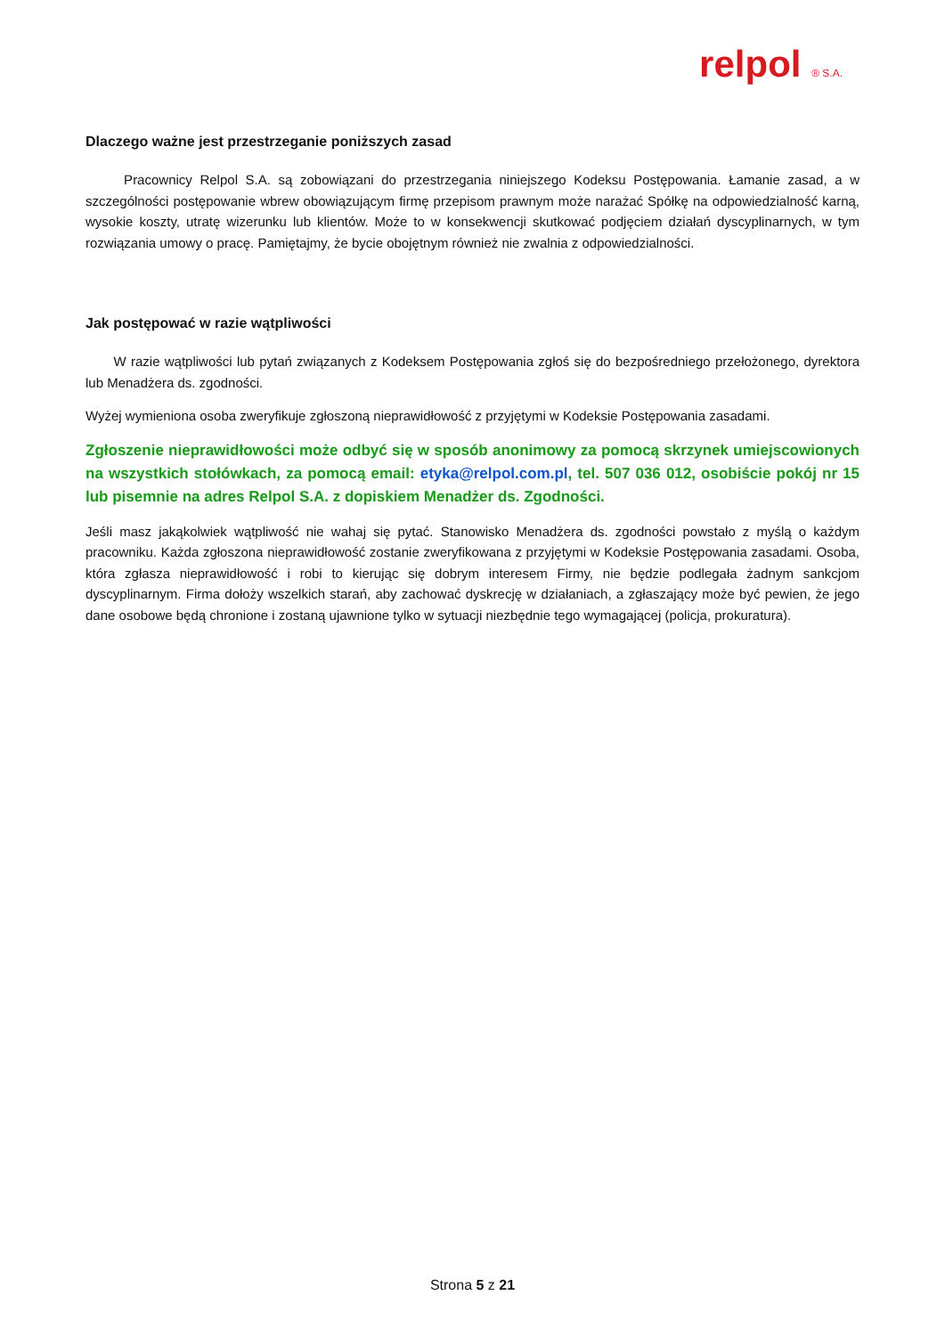relpol ® S.A.
Dlaczego ważne jest przestrzeganie poniższych zasad
Pracownicy Relpol S.A. są zobowiązani do przestrzegania niniejszego Kodeksu Postępowania. Łamanie zasad, a w szczególności postępowanie wbrew obowiązującym firmę przepisom prawnym może narażać Spółkę na odpowiedzialność karną, wysokie koszty, utratę wizerunku lub klientów. Może to w konsekwencji skutkować podjęciem działań dyscyplinarnych, w tym rozwiązania umowy o pracę. Pamiętajmy, że bycie obojętnym również nie zwalnia z odpowiedzialności.
Jak postępować w razie wątpliwości
W razie wątpliwości lub pytań związanych z Kodeksem Postępowania zgłoś się do bezpośredniego przełożonego, dyrektora lub Menadżera ds. zgodności.
Wyżej wymieniona osoba zweryfikuje zgłoszoną nieprawidłowość z przyjętymi w Kodeksie Postępowania zasadami.
Zgłoszenie nieprawidłowości może odbyć się w sposób anonimowy za pomocą skrzynek umiejscowionych na wszystkich stołówkach, za pomocą email: etyka@relpol.com.pl, tel. 507 036 012, osobiście pokój nr 15 lub pisemnie na adres Relpol S.A. z dopiskiem Menadżer ds. Zgodności.
Jeśli masz jakąkolwiek wątpliwość nie wahaj się pytać. Stanowisko Menadżera ds. zgodności powstało z myślą o każdym pracowniku. Każda zgłoszona nieprawidłowość zostanie zweryfikowana z przyjętymi w Kodeksie Postępowania zasadami. Osoba, która zgłasza nieprawidłowość i robi to kierując się dobrym interesem Firmy, nie będzie podlegała żadnym sankcjom dyscyplinarnym. Firma dołoży wszelkich starań, aby zachować dyskrecję w działaniach, a zgłaszający może być pewien, że jego dane osobowe będą chronione i zostaną ujawnione tylko w sytuacji niezbędnie tego wymagającej (policja, prokuratura).
Strona 5 z 21